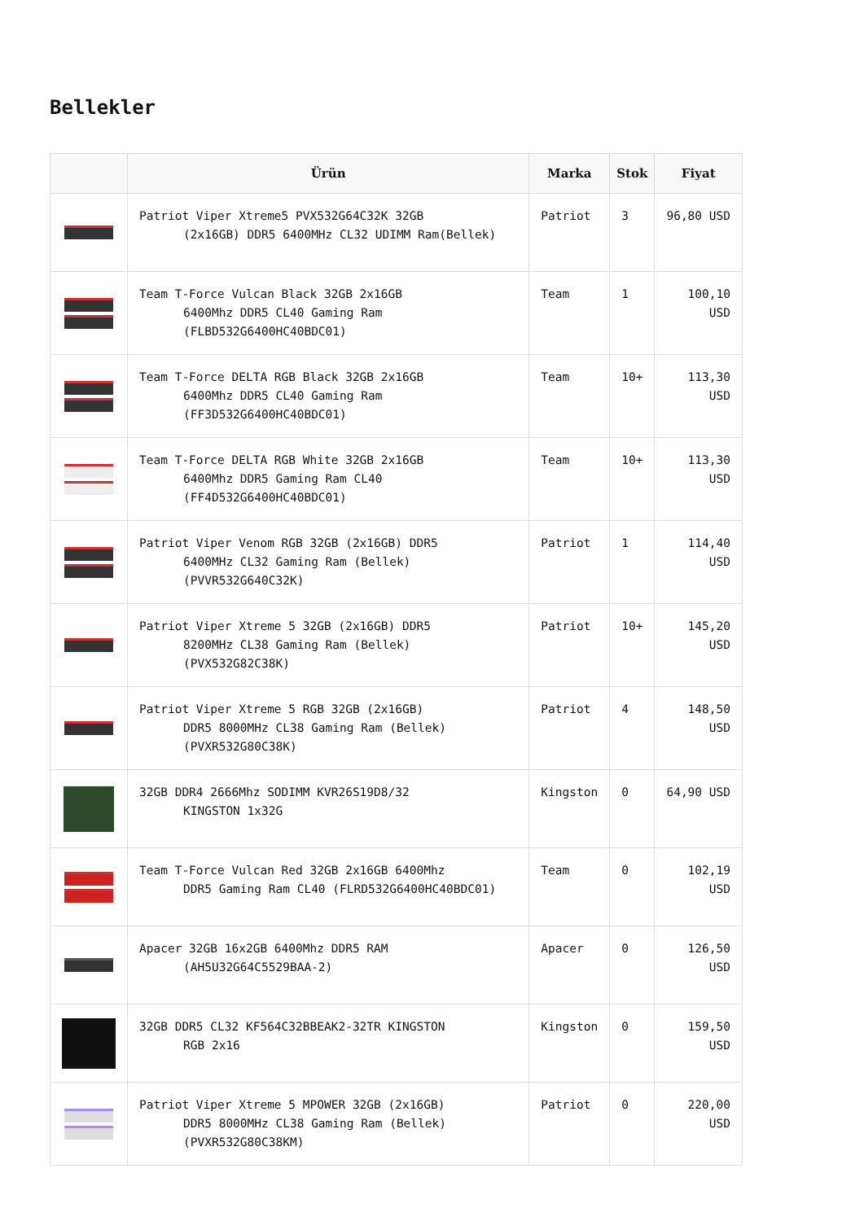Bellekler
| | Ürün | Marka | Stok | Fiyat |
| --- | --- | --- | --- | --- |
| | Patriot Viper Xtreme5 PVX532G64C32K 32GB (2x16GB) DDR5 6400MHz CL32 UDIMM Ram(Bellek) | Patriot | 3 | 96,80 USD |
| | Team T-Force Vulcan Black 32GB 2x16GB 6400Mhz DDR5 CL40 Gaming Ram (FLBD532G6400HC40BDC01) | Team | 1 | 100,10 USD |
| | Team T-Force DELTA RGB Black 32GB 2x16GB 6400Mhz DDR5 CL40 Gaming Ram (FF3D532G6400HC40BDC01) | Team | 10+ | 113,30 USD |
| | Team T-Force DELTA RGB White 32GB 2x16GB 6400Mhz DDR5 Gaming Ram CL40 (FF4D532G6400HC40BDC01) | Team | 10+ | 113,30 USD |
| | Patriot Viper Venom RGB 32GB (2x16GB) DDR5 6400MHz CL32 Gaming Ram (Bellek) (PVVR532G640C32K) | Patriot | 1 | 114,40 USD |
| | Patriot Viper Xtreme 5 32GB (2x16GB) DDR5 8200MHz CL38 Gaming Ram (Bellek) (PVX532G82C38K) | Patriot | 10+ | 145,20 USD |
| | Patriot Viper Xtreme 5 RGB 32GB (2x16GB) DDR5 8000MHz CL38 Gaming Ram (Bellek) (PVXR532G80C38K) | Patriot | 4 | 148,50 USD |
| | 32GB DDR4 2666Mhz SODIMM KVR26S19D8/32 KINGSTON 1x32G | Kingston | 0 | 64,90 USD |
| | Team T-Force Vulcan Red 32GB 2x16GB 6400Mhz DDR5 Gaming Ram CL40 (FLRD532G6400HC40BDC01) | Team | 0 | 102,19 USD |
| | Apacer 32GB 16x2GB 6400Mhz DDR5 RAM (AH5U32G64C5529BAA-2) | Apacer | 0 | 126,50 USD |
| | 32GB DDR5 CL32 KF564C32BBEAK2-32TR KINGSTON RGB 2x16 | Kingston | 0 | 159,50 USD |
| | Patriot Viper Xtreme 5 MPOWER 32GB (2x16GB) DDR5 8000MHz CL38 Gaming Ram (Bellek) (PVXR532G80C38KM) | Patriot | 0 | 220,00 USD |